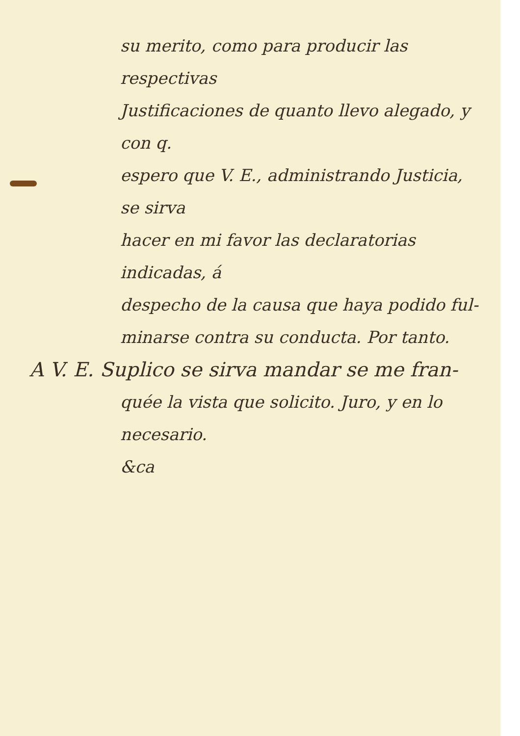su merito, como para producir las respectivas
Justificaciones de quanto llevo alegado, y con q.
espero que V. E., administrando Justicia, se sirva
hacer en mi favor las declaratorias indicadas, á
despecho de la causa que haya podido ful-
minarse contra su conducta. Por tanto.
A V. E. Suplico se sirva mandar se me fran-
quée la vista que solicito. Juro, y en lo necesario.
&ca